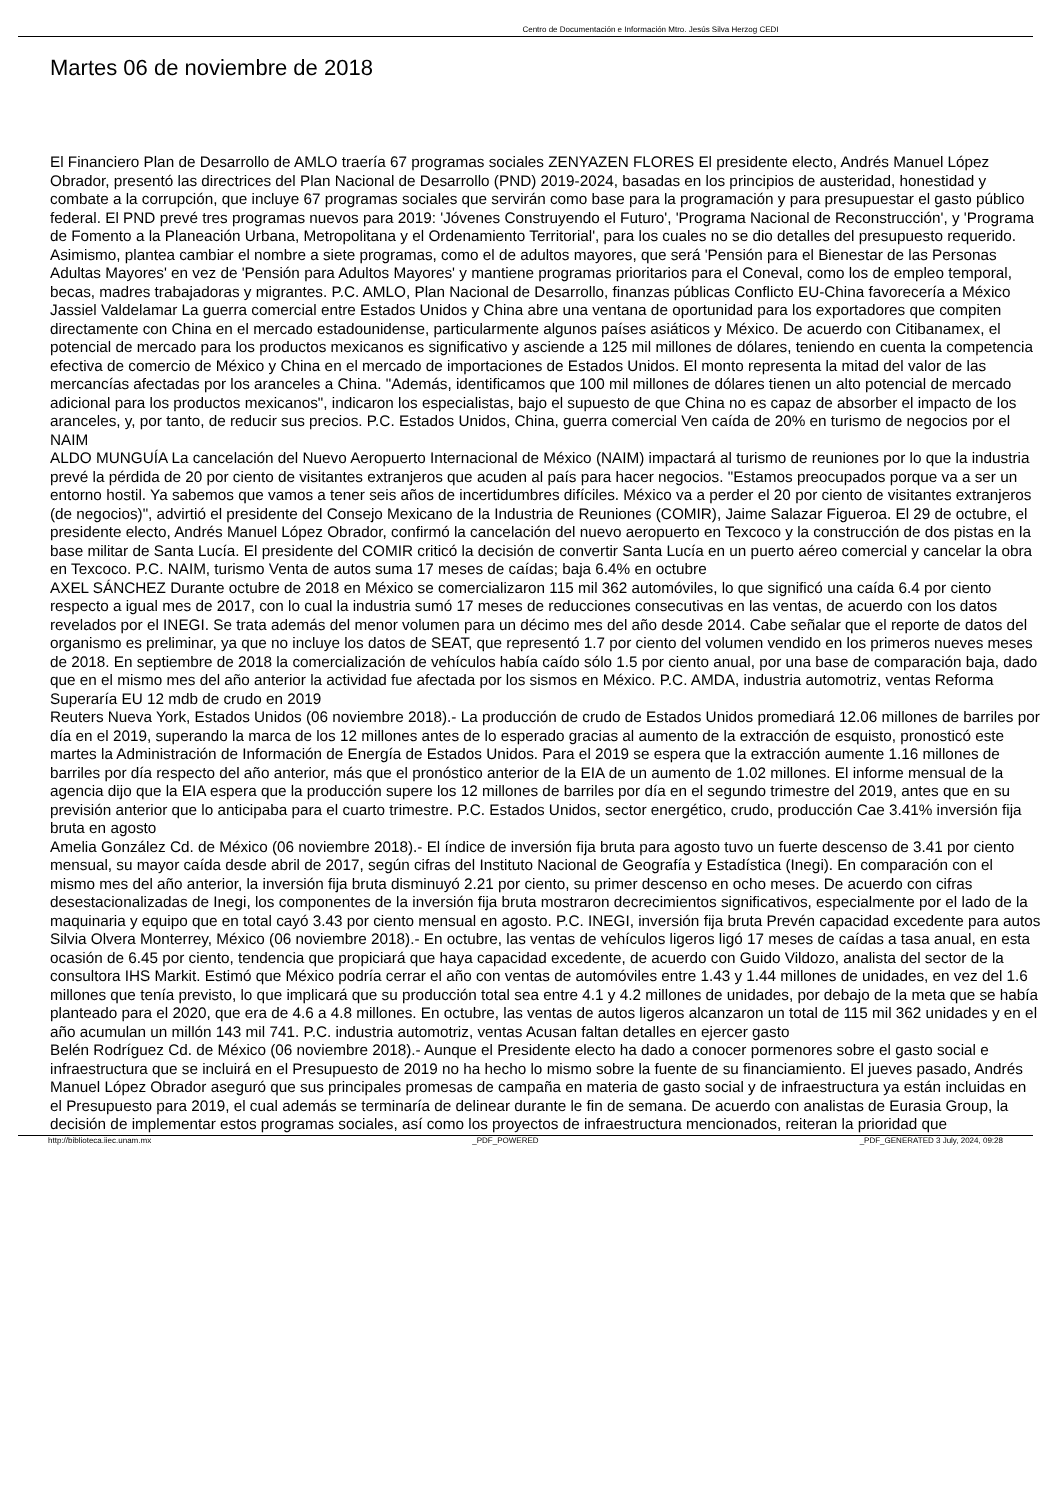Centro de Documentación e Información Mtro. Jesús Silva Herzog CEDI
Martes 06 de noviembre de 2018
El Financiero Plan de Desarrollo de AMLO traería 67 programas sociales ZENYAZEN FLORES El presidente electo, Andrés Manuel López Obrador, presentó las directrices del Plan Nacional de Desarrollo (PND) 2019-2024, basadas en los principios de austeridad, honestidad y combate a la corrupción, que incluye 67 programas sociales que servirán como base para la programación y para presupuestar el gasto público federal. El PND prevé tres programas nuevos para 2019: 'Jóvenes Construyendo el Futuro', 'Programa Nacional de Reconstrucción', y 'Programa de Fomento a la Planeación Urbana, Metropolitana y el Ordenamiento Territorial', para los cuales no se dio detalles del presupuesto requerido. Asimismo, plantea cambiar el nombre a siete programas, como el de adultos mayores, que será 'Pensión para el Bienestar de las Personas Adultas Mayores' en vez de 'Pensión para Adultos Mayores' y mantiene programas prioritarios para el Coneval, como los de empleo temporal, becas, madres trabajadoras y migrantes. P.C. AMLO, Plan Nacional de Desarrollo, finanzas públicas Conflicto EU-China favorecería a México Jassiel Valdelamar La guerra comercial entre Estados Unidos y China abre una ventana de oportunidad para los exportadores que compiten directamente con China en el mercado estadounidense, particularmente algunos países asiáticos y México. De acuerdo con Citibanamex, el potencial de mercado para los productos mexicanos es significativo y asciende a 125 mil millones de dólares, teniendo en cuenta la competencia efectiva de comercio de México y China en el mercado de importaciones de Estados Unidos. El monto representa la mitad del valor de las mercancías afectadas por los aranceles a China. "Además, identificamos que 100 mil millones de dólares tienen un alto potencial de mercado adicional para los productos mexicanos", indicaron los especialistas, bajo el supuesto de que China no es capaz de absorber el impacto de los aranceles, y, por tanto, de reducir sus precios. P.C. Estados Unidos, China, guerra comercial Ven caída de 20% en turismo de negocios por el NAIM ALDO MUNGUÍA La cancelación del Nuevo Aeropuerto Internacional de México (NAIM) impactará al turismo de reuniones por lo que la industria prevé la pérdida de 20 por ciento de visitantes extranjeros que acuden al país para hacer negocios. "Estamos preocupados porque va a ser un entorno hostil. Ya sabemos que vamos a tener seis años de incertidumbres difíciles. México va a perder el 20 por ciento de visitantes extranjeros (de negocios)", advirtió el presidente del Consejo Mexicano de la Industria de Reuniones (COMIR), Jaime Salazar Figueroa. El 29 de octubre, el presidente electo, Andrés Manuel López Obrador, confirmó la cancelación del nuevo aeropuerto en Texcoco y la construcción de dos pistas en la base militar de Santa Lucía. El presidente del COMIR criticó la decisión de convertir Santa Lucía en un puerto aéreo comercial y cancelar la obra en Texcoco. P.C. NAIM, turismo Venta de autos suma 17 meses de caídas; baja 6.4% en octubre AXEL SÁNCHEZ Durante octubre de 2018 en México se comercializaron 115 mil 362 automóviles, lo que significó una caída 6.4 por ciento respecto a igual mes de 2017, con lo cual la industria sumó 17 meses de reducciones consecutivas en las ventas, de acuerdo con los datos revelados por el INEGI. Se trata además del menor volumen para un décimo mes del año desde 2014. Cabe señalar que el reporte de datos del organismo es preliminar, ya que no incluye los datos de SEAT, que representó 1.7 por ciento del volumen vendido en los primeros nueves meses de 2018. En septiembre de 2018 la comercialización de vehículos había caído sólo 1.5 por ciento anual, por una base de comparación baja, dado que en el mismo mes del año anterior la actividad fue afectada por los sismos en México. P.C. AMDA, industria automotriz, ventas Reforma Superaría EU 12 mdb de crudo en 2019 Reuters Nueva York, Estados Unidos (06 noviembre 2018).- La producción de crudo de Estados Unidos promediará 12.06 millones de barriles por día en el 2019, superando la marca de los 12 millones antes de lo esperado gracias al aumento de la extracción de esquisto, pronosticó este martes la Administración de Información de Energía de Estados Unidos. Para el 2019 se espera que la extracción aumente 1.16 millones de barriles por día respecto del año anterior, más que el pronóstico anterior de la EIA de un aumento de 1.02 millones. El informe mensual de la agencia dijo que la EIA espera que la producción supere los 12 millones de barriles por día en el segundo trimestre del 2019, antes que en su previsión anterior que lo anticipaba para el cuarto trimestre. P.C. Estados Unidos, sector energético, crudo, producción Cae 3.41% inversión fija bruta en agosto Amelia González Cd. de México (06 noviembre 2018).- El índice de inversión fija bruta para agosto tuvo un fuerte descenso de 3.41 por ciento mensual, su mayor caída desde abril de 2017, según cifras del Instituto Nacional de Geografía y Estadística (Inegi). En comparación con el mismo mes del año anterior, la inversión fija bruta disminuyó 2.21 por ciento, su primer descenso en ocho meses. De acuerdo con cifras desestacionalizadas de Inegi, los componentes de la inversión fija bruta mostraron decrecimientos significativos, especialmente por el lado de la maquinaria y equipo que en total cayó 3.43 por ciento mensual en agosto. P.C. INEGI, inversión fija bruta Prevén capacidad excedente para autos Silvia Olvera Monterrey, México (06 noviembre 2018).- En octubre, las ventas de vehículos ligeros ligó 17 meses de caídas a tasa anual, en esta ocasión de 6.45 por ciento, tendencia que propiciará que haya capacidad excedente, de acuerdo con Guido Vildozo, analista del sector de la consultora IHS Markit. Estimó que México podría cerrar el año con ventas de automóviles entre 1.43 y 1.44 millones de unidades, en vez del 1.6 millones que tenía previsto, lo que implicará que su producción total sea entre 4.1 y 4.2 millones de unidades, por debajo de la meta que se había planteado para el 2020, que era de 4.6 a 4.8 millones. En octubre, las ventas de autos ligeros alcanzaron un total de 115 mil 362 unidades y en el año acumulan un millón 143 mil 741. P.C. industria automotriz, ventas Acusan faltan detalles en ejercer gasto Belén Rodríguez Cd. de México (06 noviembre 2018).- Aunque el Presidente electo ha dado a conocer pormenores sobre el gasto social e infraestructura que se incluirá en el Presupuesto de 2019 no ha hecho lo mismo sobre la fuente de su financiamiento. El jueves pasado, Andrés Manuel López Obrador aseguró que sus principales promesas de campaña en materia de gasto social y de infraestructura ya están incluidas en el Presupuesto para 2019, el cual además se terminaría de delinear durante le fin de semana. De acuerdo con analistas de Eurasia Group, la decisión de implementar estos programas sociales, así como los proyectos de infraestructura mencionados, reiteran la prioridad que
http://biblioteca.iiec.unam.mx _PDF_POWERED _PDF_GENERATED 3 July, 2024, 09:28